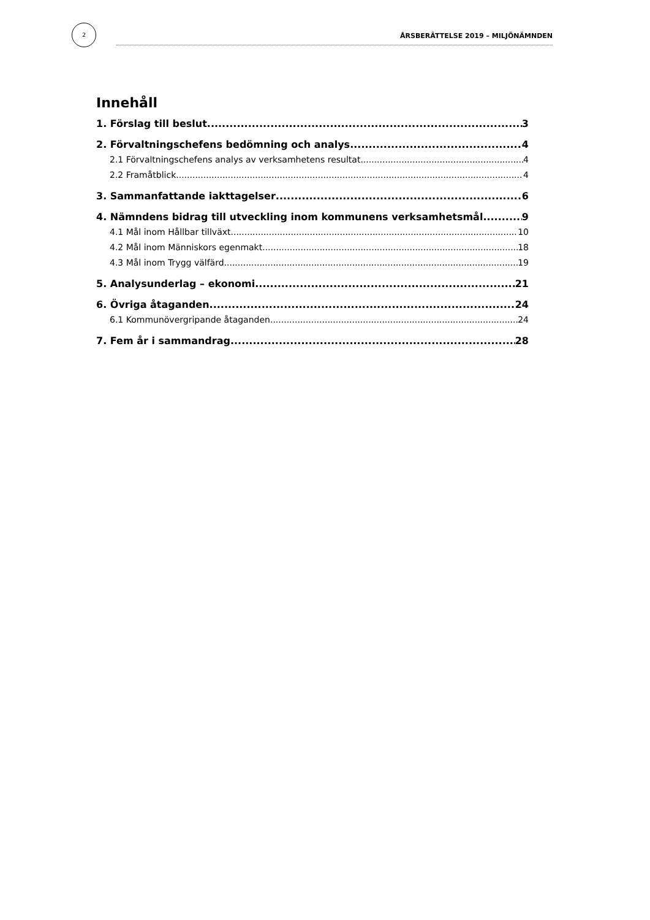2
ÅRSBERÄTTELSE 2019 – MILJÖNÄMNDEN
Innehåll
1. Förslag till beslut 3
2. Förvaltningschefens bedömning och analys 4
2.1 Förvaltningschefens analys av verksamhetens resultat 4
2.2 Framåtblick 4
3. Sammanfattande iakttagelser 6
4. Nämndens bidrag till utveckling inom kommunens verksamhetsmål 9
4.1 Mål inom Hållbar tillväxt 10
4.2 Mål inom Människors egenmakt 18
4.3 Mål inom Trygg välfärd 19
5. Analysunderlag – ekonomi. 21
6. Övriga åtaganden. 24
6.1 Kommunövergripande åtaganden 24
7. Fem år i sammandrag 28